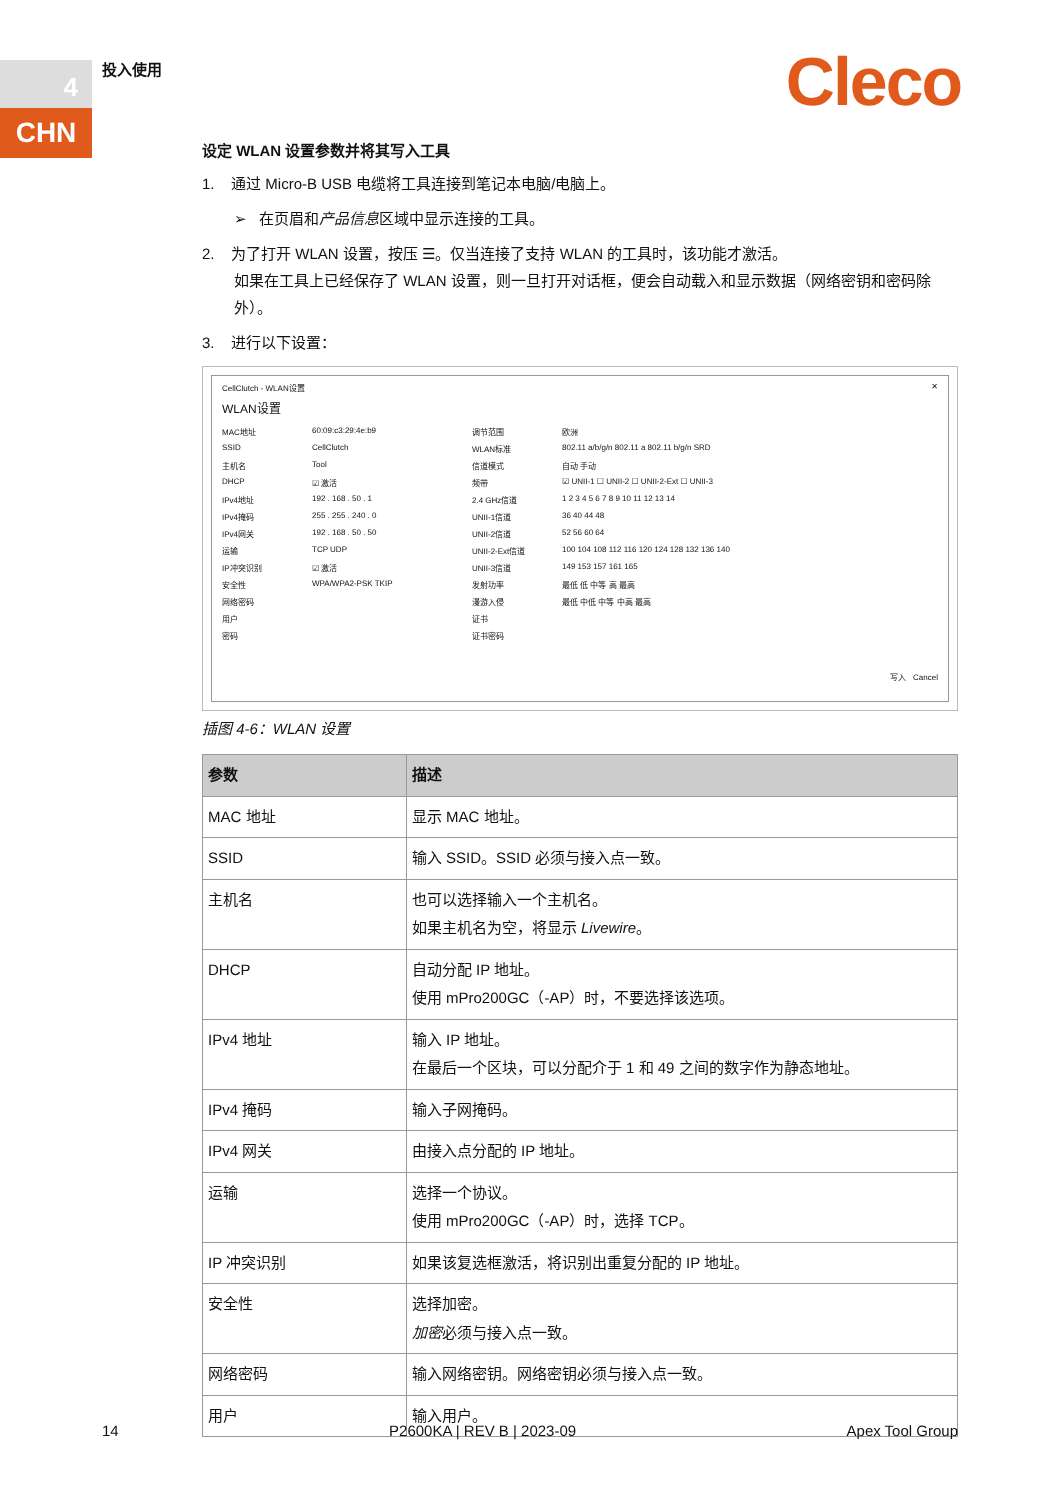4
CHN
投入使用 Cleco
设定 WLAN 设置参数并将其写入工具
1. 通过 Micro-B USB 电缆将工具连接到笔记本电脑/电脑上。
➢ 在页眉和产品信息区域中显示连接的工具。
2. 为了打开 WLAN 设置，按压 ☰。仅当连接了支持 WLAN 的工具时，该功能才激活。
如果在工具上已经保存了 WLAN 设置，则一旦打开对话框，便会自动载入和显示数据（网络密钥和密码除外）。
3. 进行以下设置：
CellClutch - WLAN设置 ✕
WLAN设置
MAC地址 60:09:c3:29:4e:b9 调节范围 欧洲 SSID CellClutch WLAN标准 802.11 a/b/g/n 802.11 a 802.11 b/g/n SRD 主机名 Tool 信道模式 自动 手动 DHCP ☑ 激活 频带 ☑ UNII-1 ☐ UNII-2 ☐ UNII-2-Ext ☐ UNII-3 IPv4地址 192 . 168 . 50 . 1 2.4 GHz信道 1 2 3 4 5 6 7 8 9 10 11 12 13 14 IPv4掩码 255 . 255 . 240 . 0 UNII-1信道 36 40 44 48 IPv4网关 192 . 168 . 50 . 50 UNII-2信道 52 56 60 64 运输 TCP UDP UNII-2-Ext信道 100 104 108 112 116 120 124 128 132 136 140 IP冲突识别 ☑ 激活 UNII-3信道 149 153 157 161 165 安全性 WPA/WPA2-PSK TKIP 发射功率 最低 低 中等 高 最高 网络密码 漫游入侵 最低 中低 中等 中高 最高 用户 证书 密码 证书密码
写入 Cancel
插图 4-6：WLAN 设置
| 参数 | 描述 |
| --- | --- |
| MAC 地址 | 显示 MAC 地址。 |
| SSID | 输入 SSID。SSID 必须与接入点一致。 |
| 主机名 | 也可以选择输入一个主机名。 如果主机名为空，将显示 Livewire 。 |
| DHCP | 自动分配 IP 地址。 使用 mPro200GC（-AP）时，不要选择该选项。 |
| IPv4 地址 | 输入 IP 地址。 在最后一个区块，可以分配介于 1 和 49 之间的数字作为静态地址。 |
| IPv4 掩码 | 输入子网掩码。 |
| IPv4 网关 | 由接入点分配的 IP 地址。 |
| 运输 | 选择一个协议。 使用 mPro200GC（-AP）时，选择 TCP。 |
| IP 冲突识别 | 如果该复选框激活，将识别出重复分配的 IP 地址。 |
| 安全性 | 选择加密。 加密 必须与接入点一致。 |
| 网络密码 | 输入网络密钥。网络密钥必须与接入点一致。 |
| 用户 | 输入用户。 |
14 P2600KA | REV B | 2023-09 Apex Tool Group